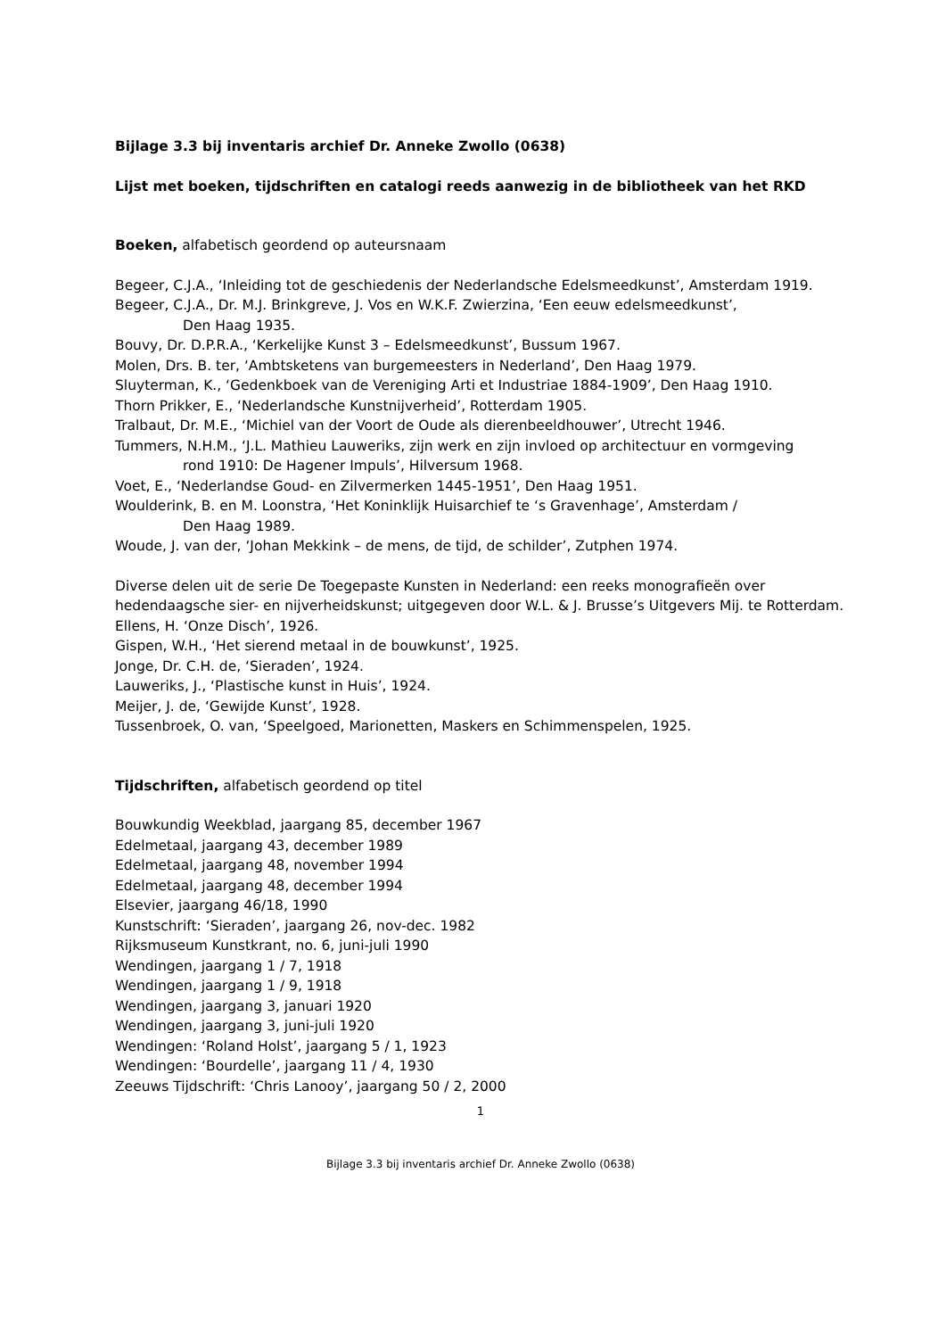Bijlage 3.3 bij inventaris archief Dr. Anneke Zwollo (0638)
Lijst met boeken, tijdschriften en catalogi reeds aanwezig in de bibliotheek van het RKD
Boeken, alfabetisch geordend op auteursnaam
Begeer, C.J.A., ‘Inleiding tot de geschiedenis der Nederlandsche Edelsmeedkunst’, Amsterdam 1919.
Begeer, C.J.A., Dr. M.J. Brinkgreve, J. Vos en W.K.F. Zwierzina, ‘Een eeuw edelsmeedkunst’,
Den Haag 1935.
Bouvy, Dr. D.P.R.A., ‘Kerkelijke Kunst 3 – Edelsmeedkunst’, Bussum 1967.
Molen, Drs. B. ter, ‘Ambtsketens van burgemeesters in Nederland’, Den Haag 1979.
Sluyterman, K., ‘Gedenkboek van de Vereniging Arti et Industriae 1884-1909’, Den Haag 1910.
Thorn Prikker, E., ‘Nederlandsche Kunstnijverheid’, Rotterdam 1905.
Tralbaut, Dr. M.E., ‘Michiel van der Voort de Oude als dierenbeeldhouwer’, Utrecht 1946.
Tummers, N.H.M., ‘J.L. Mathieu Lauweriks, zijn werk en zijn invloed op architectuur en vormgeving
rond 1910: De Hagener Impuls’, Hilversum 1968.
Voet, E., ‘Nederlandse Goud- en Zilvermerken 1445-1951’, Den Haag 1951.
Woulderink, B. en M. Loonstra, ‘Het Koninklijk Huisarchief te ‘s Gravenhage’, Amsterdam /
Den Haag 1989.
Woude, J. van der, ‘Johan Mekkink – de mens, de tijd, de schilder’, Zutphen 1974.
Diverse delen uit de serie De Toegepaste Kunsten in Nederland: een reeks monografieën over hedendaagsche sier- en nijverheidskunst; uitgegeven door W.L. & J. Brusse’s Uitgevers Mij. te Rotterdam.
Ellens, H. ‘Onze Disch’, 1926.
Gispen, W.H., ‘Het sierend metaal in de bouwkunst’, 1925.
Jonge, Dr. C.H. de, ‘Sieraden’, 1924.
Lauweriks, J., ‘Plastische kunst in Huis’, 1924.
Meijer, J. de, ‘Gewijde Kunst’, 1928.
Tussenbroek, O. van, ‘Speelgoed, Marionetten, Maskers en Schimmenspelen, 1925.
Tijdschriften, alfabetisch geordend op titel
Bouwkundig Weekblad, jaargang 85, december 1967
Edelmetaal, jaargang 43, december 1989
Edelmetaal, jaargang 48, november 1994
Edelmetaal, jaargang 48, december 1994
Elsevier, jaargang 46/18, 1990
Kunstschrift: ‘Sieraden’, jaargang 26, nov-dec. 1982
Rijksmuseum Kunstkrant, no. 6, juni-juli 1990
Wendingen, jaargang 1 / 7, 1918
Wendingen, jaargang 1 / 9, 1918
Wendingen, jaargang 3, januari 1920
Wendingen, jaargang 3, juni-juli 1920
Wendingen: ‘Roland Holst’, jaargang 5 / 1, 1923
Wendingen: ‘Bourdelle’, jaargang 11 / 4, 1930
Zeeuws Tijdschrift: ‘Chris Lanooy’, jaargang 50 / 2, 2000
1
Bijlage 3.3 bij inventaris archief Dr. Anneke Zwollo (0638)